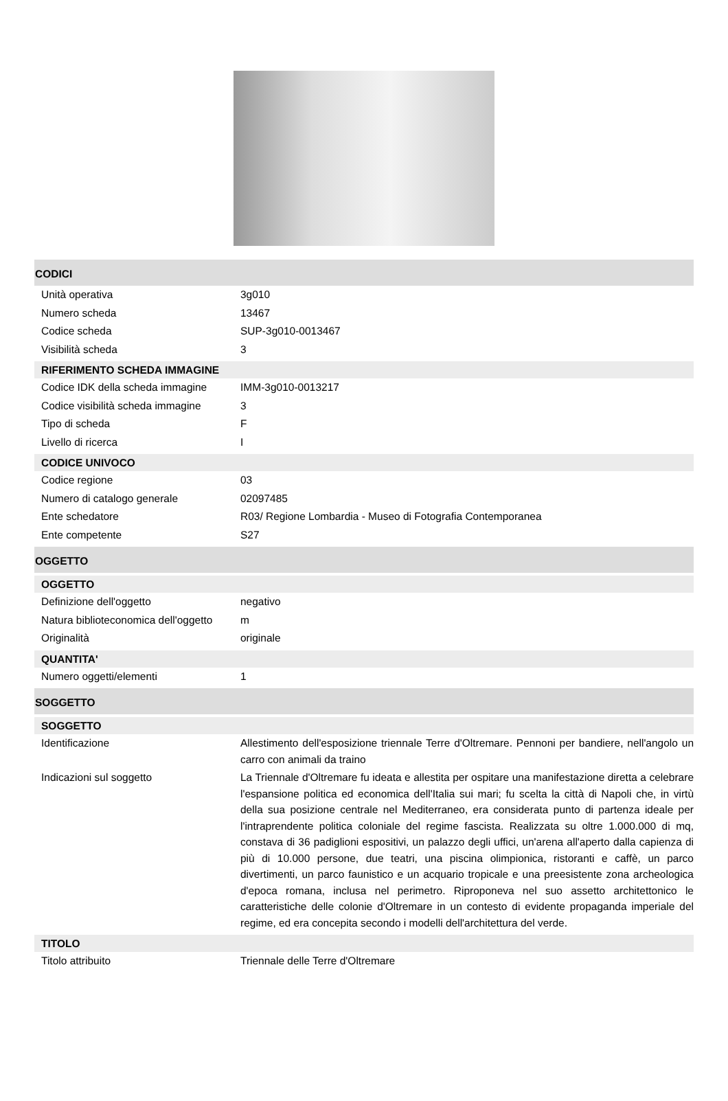CODICI
| Unità operativa | 3g010 |
| Numero scheda | 13467 |
| Codice scheda | SUP-3g010-0013467 |
| Visibilità scheda | 3 |
RIFERIMENTO SCHEDA IMMAGINE
| Codice IDK della scheda immagine | IMM-3g010-0013217 |
| Codice visibilità scheda immagine | 3 |
| Tipo di scheda | F |
| Livello di ricerca | I |
CODICE UNIVOCO
| Codice regione | 03 |
| Numero di catalogo generale | 02097485 |
| Ente schedatore | R03/ Regione Lombardia - Museo di Fotografia Contemporanea |
| Ente competente | S27 |
OGGETTO
OGGETTO
| Definizione dell'oggetto | negativo |
| Natura biblioteconomica dell'oggetto | m |
| Originalità | originale |
QUANTITA'
| Numero oggetti/elementi | 1 |
SOGGETTO
SOGGETTO
| Identificazione | Allestimento dell'esposizione triennale Terre d'Oltremare. Pennoni per bandiere, nell'angolo un carro con animali da traino |
| Indicazioni sul soggetto | La Triennale d'Oltremare fu ideata e allestita per ospitare una manifestazione diretta a celebrare l'espansione politica ed economica dell'Italia sui mari; fu scelta la città di Napoli che, in virtù della sua posizione centrale nel Mediterraneo, era considerata punto di partenza ideale per l'intraprendente politica coloniale del regime fascista. Realizzata su oltre 1.000.000 di mq, constava di 36 padiglioni espositivi, un palazzo degli uffici, un'arena all'aperto dalla capienza di più di 10.000 persone, due teatri, una piscina olimpionica, ristoranti e caffè, un parco divertimenti, un parco faunistico e un acquario tropicale e una preesistente zona archeologica d'epoca romana, inclusa nel perimetro. Riproponeva nel suo assetto architettonico le caratteristiche delle colonie d'Oltremare in un contesto di evidente propaganda imperiale del regime, ed era concepita secondo i modelli dell'architettura del verde. |
TITOLO
| Titolo attribuito | Triennale delle Terre d'Oltremare |